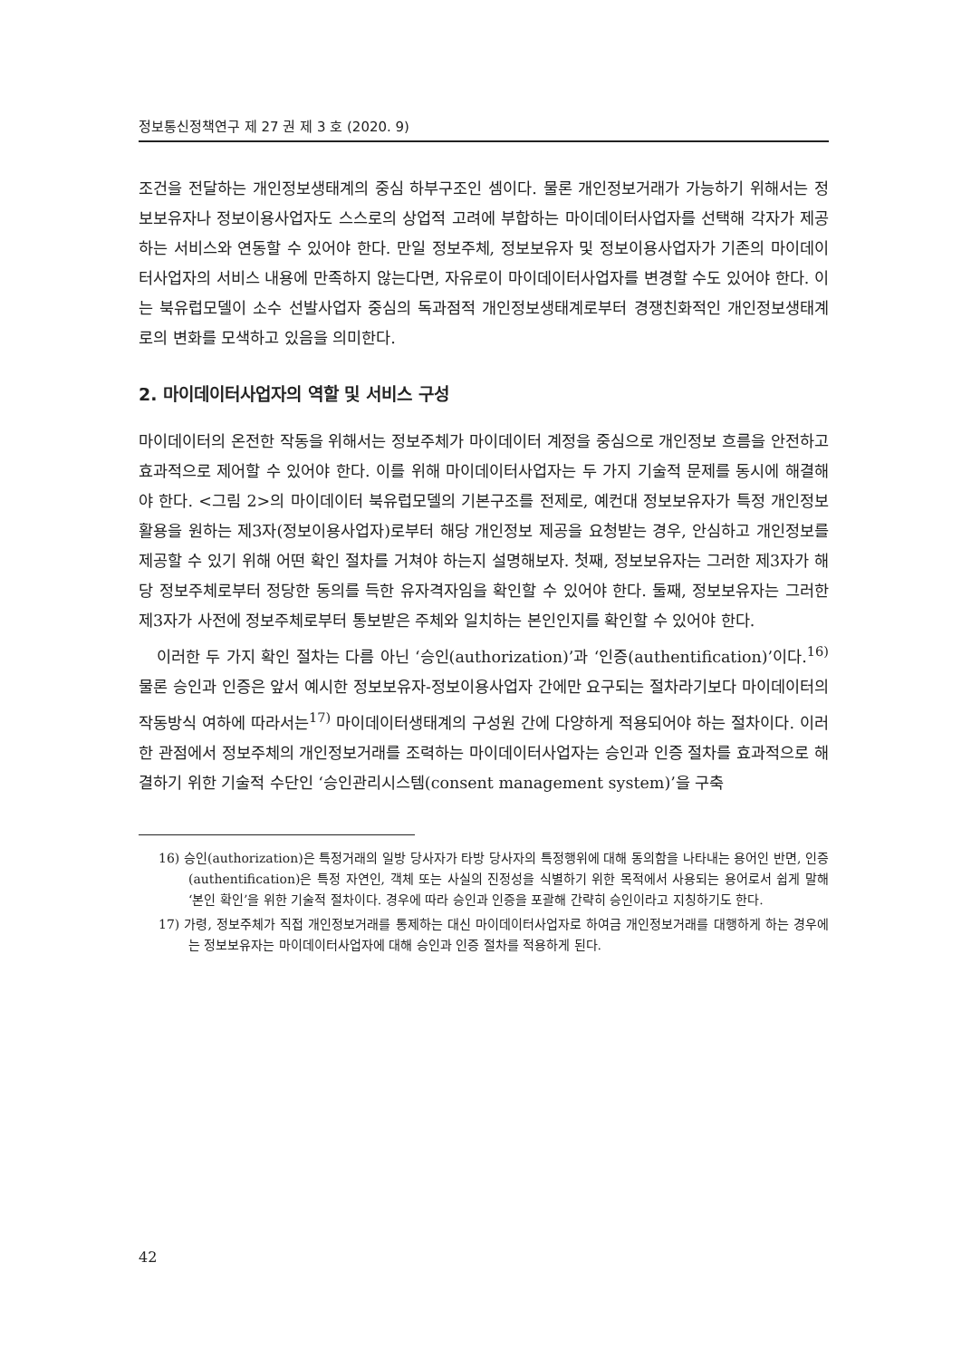정보통신정책연구 제 27 권 제 3 호 (2020. 9)
조건을 전달하는 개인정보생태계의 중심 하부구조인 셈이다. 물론 개인정보거래가 가능하기 위해서는 정보보유자나 정보이용사업자도 스스로의 상업적 고려에 부합하는 마이데이터사업자를 선택해 각자가 제공하는 서비스와 연동할 수 있어야 한다. 만일 정보주체, 정보보유자 및 정보이용사업자가 기존의 마이데이터사업자의 서비스 내용에 만족하지 않는다면, 자유로이 마이데이터사업자를 변경할 수도 있어야 한다. 이는 북유럽모델이 소수 선발사업자 중심의 독과점적 개인정보생태계로부터 경쟁친화적인 개인정보생태계로의 변화를 모색하고 있음을 의미한다.
2. 마이데이터사업자의 역할 및 서비스 구성
마이데이터의 온전한 작동을 위해서는 정보주체가 마이데이터 계정을 중심으로 개인정보 흐름을 안전하고 효과적으로 제어할 수 있어야 한다. 이를 위해 마이데이터사업자는 두 가지 기술적 문제를 동시에 해결해야 한다. <그림 2>의 마이데이터 북유럽모델의 기본구조를 전제로, 예컨대 정보보유자가 특정 개인정보 활용을 원하는 제3자(정보이용사업자)로부터 해당 개인정보 제공을 요청받는 경우, 안심하고 개인정보를 제공할 수 있기 위해 어떤 확인 절차를 거쳐야 하는지 설명해보자. 첫째, 정보보유자는 그러한 제3자가 해당 정보주체로부터 정당한 동의를 득한 유자격자임을 확인할 수 있어야 한다. 둘째, 정보보유자는 그러한 제3자가 사전에 정보주체로부터 통보받은 주체와 일치하는 본인인지를 확인할 수 있어야 한다.
이러한 두 가지 확인 절차는 다름 아닌 ‘승인(authorization)’과 ‘인증(authentification)’이다.<sup>16)</sup> 물론 승인과 인증은 앞서 예시한 정보보유자-정보이용사업자 간에만 요구되는 절차라기보다 마이데이터의 작동방식 여하에 따라서는<sup>17)</sup> 마이데이터생태계의 구성원 간에 다양하게 적용되어야 하는 절차이다. 이러한 관점에서 정보주체의 개인정보거래를 조력하는 마이데이터사업자는 승인과 인증 절차를 효과적으로 해결하기 위한 기술적 수단인 ‘승인관리시스템(consent management system)’을 구축
16) 승인(authorization)은 특정거래의 일방 당사자가 타방 당사자의 특정행위에 대해 동의함을 나타내는 용어인 반면, 인증(authentification)은 특정 자연인, 객체 또는 사실의 진정성을 식별하기 위한 목적에서 사용되는 용어로서 쉽게 말해 ‘본인 확인’을 위한 기술적 절차이다. 경우에 따라 승인과 인증을 포괄해 간략히 승인이라고 지칭하기도 한다.
17) 가령, 정보주체가 직접 개인정보거래를 통제하는 대신 마이데이터사업자로 하여금 개인정보거래를 대행하게 하는 경우에는 정보보유자는 마이데이터사업자에 대해 승인과 인증 절차를 적용하게 된다.
42